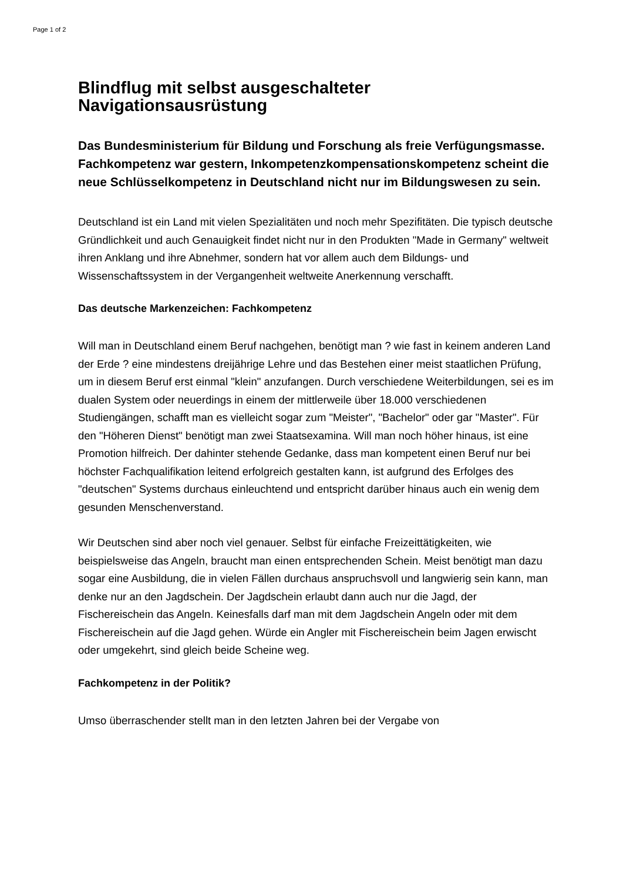Page 1 of 2
Blindflug mit selbst ausgeschalteter Navigationsausrüstung
Das Bundesministerium für Bildung und Forschung als freie Verfügungsmasse. Fachkompetenz war gestern, Inkompetenzkompensationskompetenz scheint die neue Schlüsselkompetenz in Deutschland nicht nur im Bildungswesen zu sein.
Deutschland ist ein Land mit vielen Spezialitäten und noch mehr Spezifitäten. Die typisch deutsche Gründlichkeit und auch Genauigkeit findet nicht nur in den Produkten "Made in Germany" weltweit ihren Anklang und ihre Abnehmer, sondern hat vor allem auch dem Bildungs- und Wissenschaftssystem in der Vergangenheit weltweite Anerkennung verschafft.
Das deutsche Markenzeichen: Fachkompetenz
Will man in Deutschland einem Beruf nachgehen, benötigt man ? wie fast in keinem anderen Land der Erde ? eine mindestens dreijährige Lehre und das Bestehen einer meist staatlichen Prüfung, um in diesem Beruf erst einmal "klein" anzufangen. Durch verschiedene Weiterbildungen, sei es im dualen System oder neuerdings in einem der mittlerweile über 18.000 verschiedenen Studiengängen, schafft man es vielleicht sogar zum "Meister", "Bachelor" oder gar "Master". Für den "Höheren Dienst" benötigt man zwei Staatsexamina. Will man noch höher hinaus, ist eine Promotion hilfreich. Der dahinter stehende Gedanke, dass man kompetent einen Beruf nur bei höchster Fachqualifikation leitend erfolgreich gestalten kann, ist aufgrund des Erfolges des "deutschen" Systems durchaus einleuchtend und entspricht darüber hinaus auch ein wenig dem gesunden Menschenverstand.
Wir Deutschen sind aber noch viel genauer. Selbst für einfache Freizeittätigkeiten, wie beispielsweise das Angeln, braucht man einen entsprechenden Schein. Meist benötigt man dazu sogar eine Ausbildung, die in vielen Fällen durchaus anspruchsvoll und langwierig sein kann, man denke nur an den Jagdschein. Der Jagdschein erlaubt dann auch nur die Jagd, der Fischereischein das Angeln. Keinesfalls darf man mit dem Jagdschein Angeln oder mit dem Fischereischein auf die Jagd gehen. Würde ein Angler mit Fischereischein beim Jagen erwischt oder umgekehrt, sind gleich beide Scheine weg.
Fachkompetenz in der Politik?
Umso überraschender stellt man in den letzten Jahren bei der Vergabe von